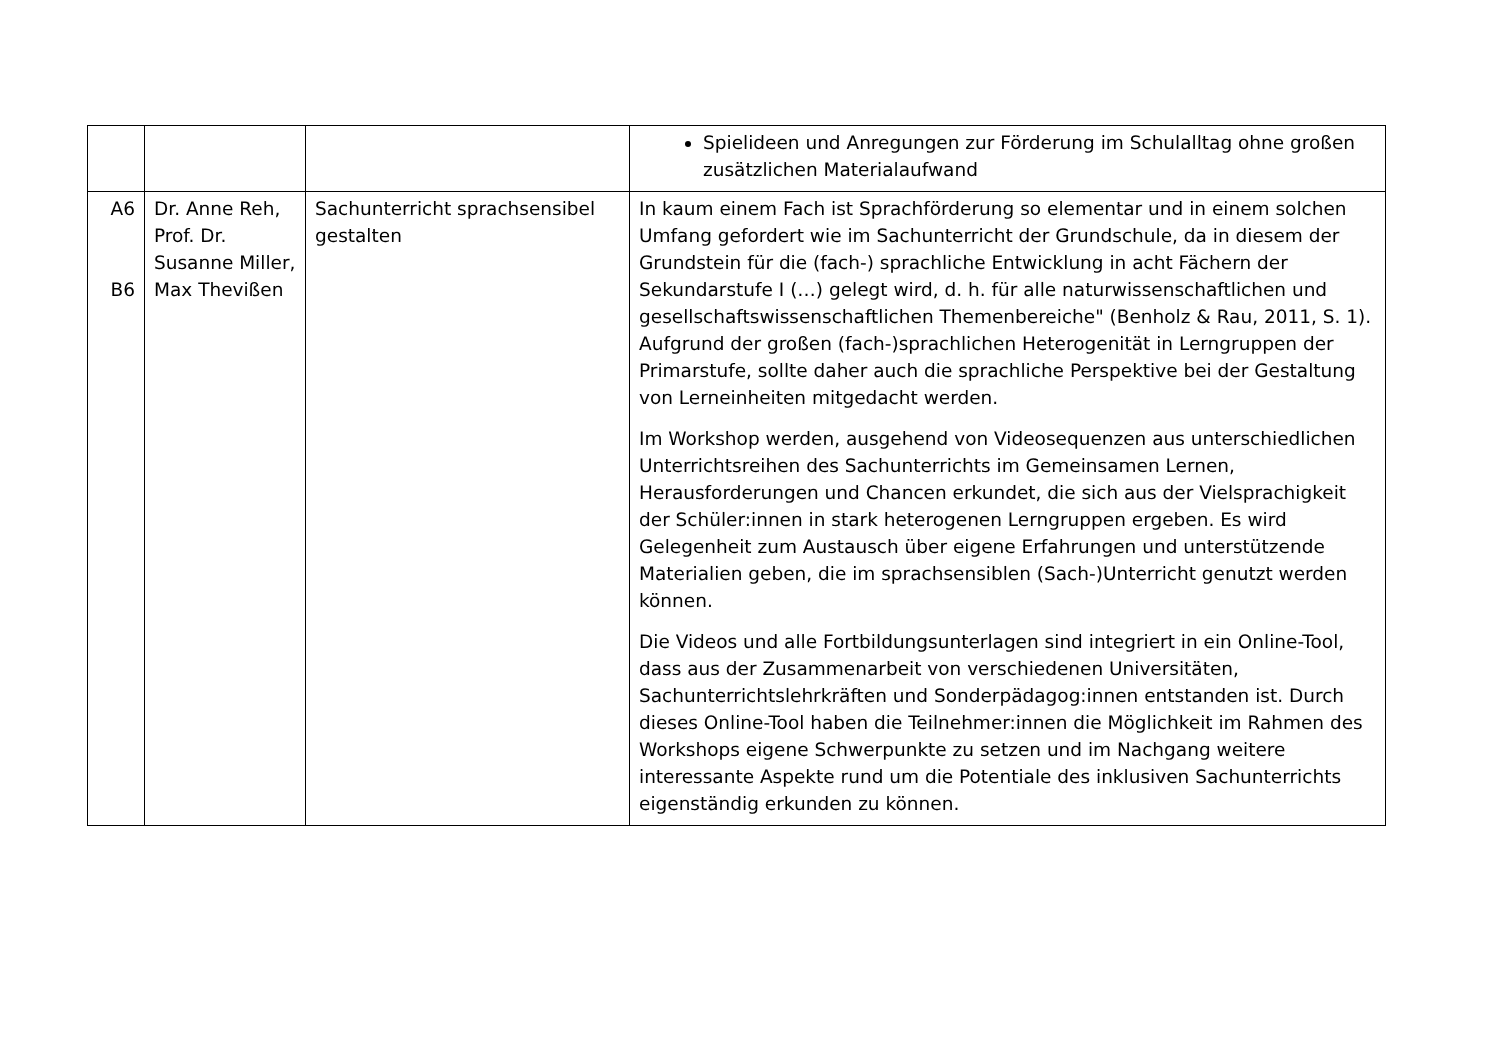| | | | Spielideen und Anregungen zur Förderung im Schulalltag ohne großen zusätzlichen Materialaufwand |
| A6 B6 | Dr. Anne Reh, Prof. Dr. Susanne Miller, Max Thevißen | Sachunterricht sprachsensibel gestalten | In kaum einem Fach ist Sprachförderung so elementar und in einem solchen Umfang gefordert wie im Sachunterricht der Grundschule, da in diesem der Grundstein für die (fach-) sprachliche Entwicklung in acht Fächern der Sekundarstufe I (…) gelegt wird, d. h. für alle naturwissenschaftlichen und gesellschaftswissenschaftlichen Themenbereiche" (Benholz & Rau, 2011, S. 1). Aufgrund der großen (fach-)sprachlichen Heterogenität in Lerngruppen der Primarstufe, sollte daher auch die sprachliche Perspektive bei der Gestaltung von Lerneinheiten mitgedacht werden. Im Workshop werden, ausgehend von Videosequenzen aus unterschiedlichen Unterrichtsreihen des Sachunterrichts im Gemeinsamen Lernen, Herausforderungen und Chancen erkundet, die sich aus der Vielsprachigkeit der Schüler:innen in stark heterogenen Lerngruppen ergeben. Es wird Gelegenheit zum Austausch über eigene Erfahrungen und unterstützende Materialien geben, die im sprachsensiblen (Sach-)Unterricht genutzt werden können. Die Videos und alle Fortbildungsunterlagen sind integriert in ein Online-Tool, dass aus der Zusammenarbeit von verschiedenen Universitäten, Sachunterrichtslehrkräften und Sonderpädagog:innen entstanden ist. Durch dieses Online-Tool haben die Teilnehmer:innen die Möglichkeit im Rahmen des Workshops eigene Schwerpunkte zu setzen und im Nachgang weitere interessante Aspekte rund um die Potentiale des inklusiven Sachunterrichts eigenständig erkunden zu können. |